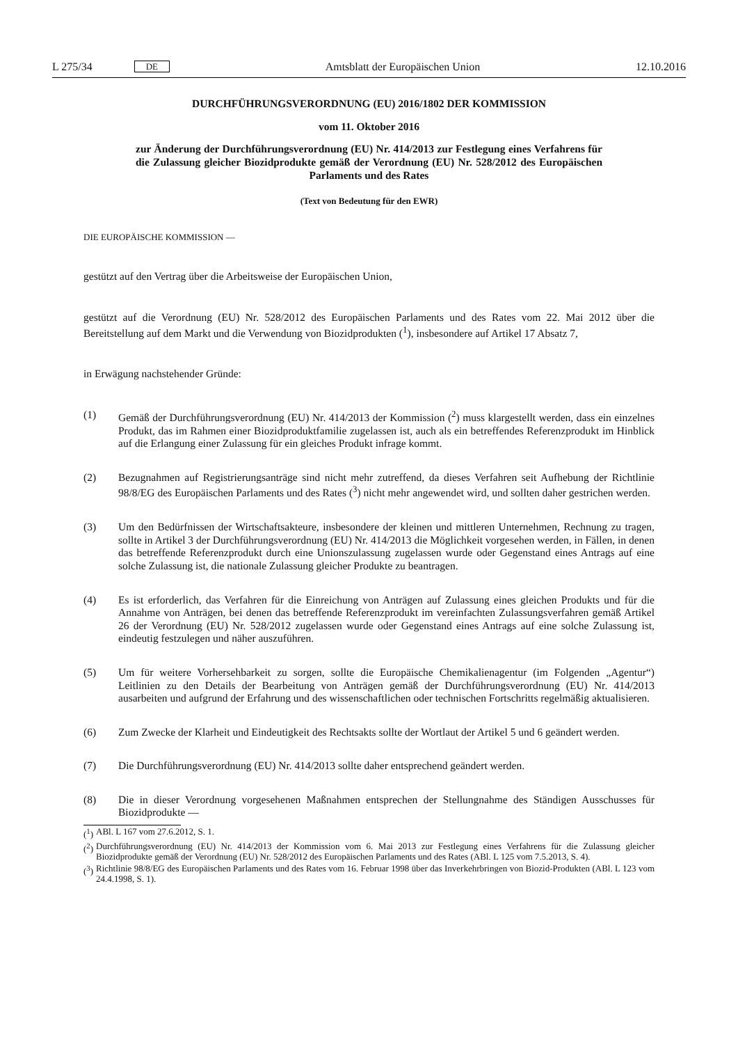L 275/34 DE Amtsblatt der Europäischen Union 12.10.2016
DURCHFÜHRUNGSVERORDNUNG (EU) 2016/1802 DER KOMMISSION
vom 11. Oktober 2016
zur Änderung der Durchführungsverordnung (EU) Nr. 414/2013 zur Festlegung eines Verfahrens für die Zulassung gleicher Biozidprodukte gemäß der Verordnung (EU) Nr. 528/2012 des Europäischen Parlaments und des Rates
(Text von Bedeutung für den EWR)
DIE EUROPÄISCHE KOMMISSION —
gestützt auf den Vertrag über die Arbeitsweise der Europäischen Union,
gestützt auf die Verordnung (EU) Nr. 528/2012 des Europäischen Parlaments und des Rates vom 22. Mai 2012 über die Bereitstellung auf dem Markt und die Verwendung von Biozidprodukten (<sup>1</sup>), insbesondere auf Artikel 17 Absatz 7,
in Erwägung nachstehender Gründe:
(1) Gemäß der Durchführungsverordnung (EU) Nr. 414/2013 der Kommission (<sup>2</sup>) muss klargestellt werden, dass ein einzelnes Produkt, das im Rahmen einer Biozidproduktfamilie zugelassen ist, auch als ein betreffendes Referenzprodukt im Hinblick auf die Erlangung einer Zulassung für ein gleiches Produkt infrage kommt.
(2) Bezugnahmen auf Registrierungsanträge sind nicht mehr zutreffend, da dieses Verfahren seit Aufhebung der Richtlinie 98/8/EG des Europäischen Parlaments und des Rates (<sup>3</sup>) nicht mehr angewendet wird, und sollten daher gestrichen werden.
(3) Um den Bedürfnissen der Wirtschaftsakteure, insbesondere der kleinen und mittleren Unternehmen, Rechnung zu tragen, sollte in Artikel 3 der Durchführungsverordnung (EU) Nr. 414/2013 die Möglichkeit vorgesehen werden, in Fällen, in denen das betreffende Referenzprodukt durch eine Unionszulassung zugelassen wurde oder Gegenstand eines Antrags auf eine solche Zulassung ist, die nationale Zulassung gleicher Produkte zu beantragen.
(4) Es ist erforderlich, das Verfahren für die Einreichung von Anträgen auf Zulassung eines gleichen Produkts und für die Annahme von Anträgen, bei denen das betreffende Referenzprodukt im vereinfachten Zulassungsverfahren gemäß Artikel 26 der Verordnung (EU) Nr. 528/2012 zugelassen wurde oder Gegenstand eines Antrags auf eine solche Zulassung ist, eindeutig festzulegen und näher auszuführen.
(5) Um für weitere Vorhersehbarkeit zu sorgen, sollte die Europäische Chemikalienagentur (im Folgenden „Agentur“) Leitlinien zu den Details der Bearbeitung von Anträgen gemäß der Durchführungsverordnung (EU) Nr. 414/2013 ausarbeiten und aufgrund der Erfahrung und des wissenschaftlichen oder technischen Fortschritts regelmäßig aktualisieren.
(6) Zum Zwecke der Klarheit und Eindeutigkeit des Rechtsakts sollte der Wortlaut der Artikel 5 und 6 geändert werden.
(7) Die Durchführungsverordnung (EU) Nr. 414/2013 sollte daher entsprechend geändert werden.
(8) Die in dieser Verordnung vorgesehenen Maßnahmen entsprechen der Stellungnahme des Ständigen Ausschusses für Biozidprodukte —
(<sup>1</sup>)
ABl. L 167 vom 27.6.2012, S. 1.
(<sup>2</sup>)
Durchführungsverordnung (EU) Nr. 414/2013 der Kommission vom 6. Mai 2013 zur Festlegung eines Verfahrens für die Zulassung gleicher Biozidprodukte gemäß der Verordnung (EU) Nr. 528/2012 des Europäischen Parlaments und des Rates (ABl. L 125 vom 7.5.2013, S. 4).
(<sup>3</sup>)
Richtlinie 98/8/EG des Europäischen Parlaments und des Rates vom 16. Februar 1998 über das Inverkehrbringen von Biozid-Produkten (ABl. L 123 vom 24.4.1998, S. 1).